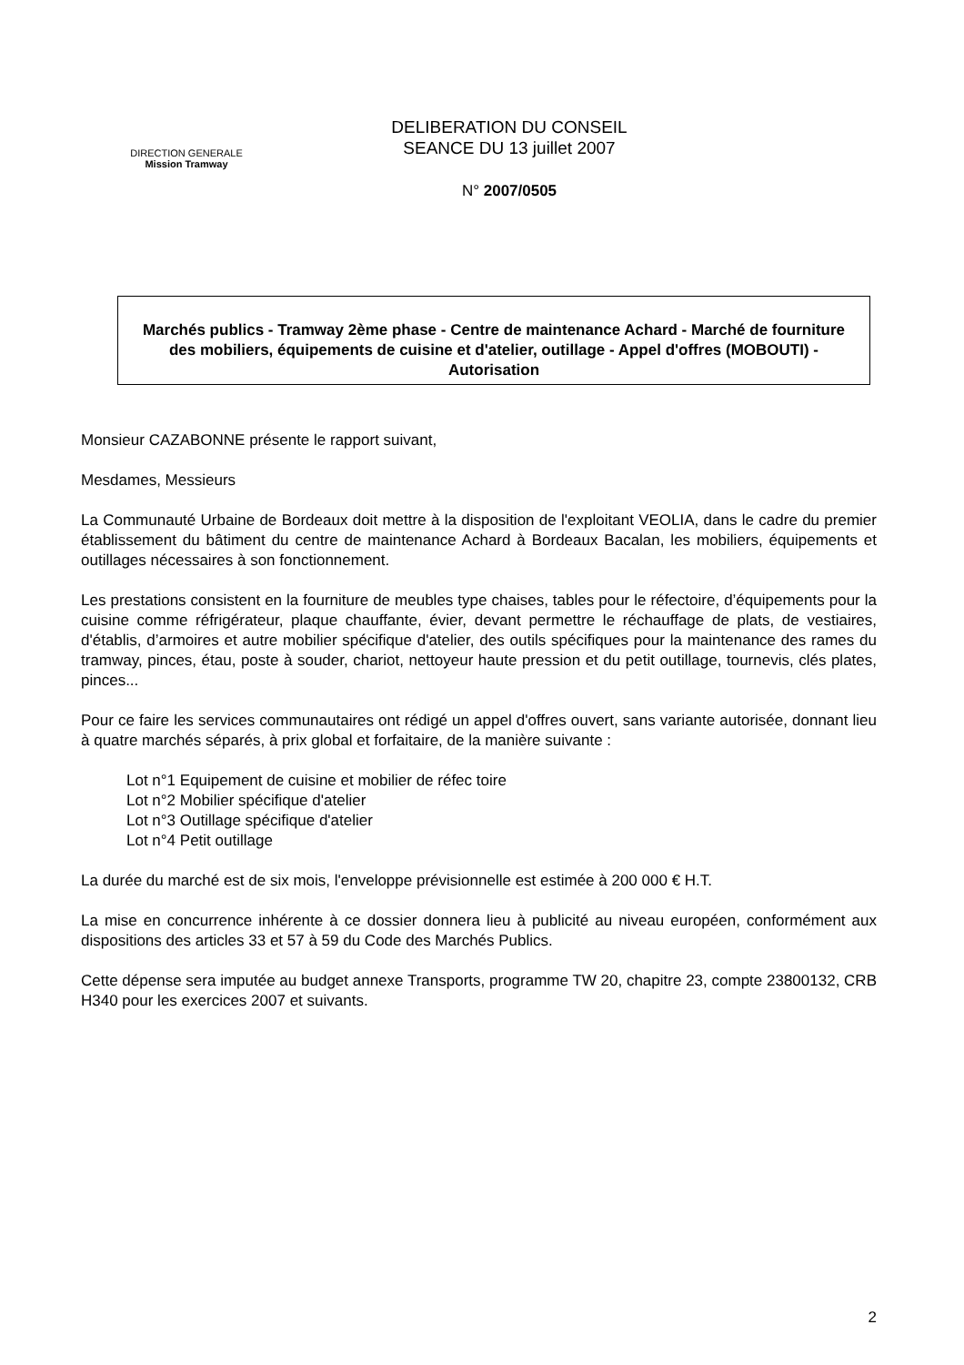DIRECTION GENERALE
Mission Tramway
DELIBERATION DU CONSEIL
SEANCE DU 13 juillet 2007
N° 2007/0505
Marchés publics - Tramway 2ème phase - Centre de maintenance Achard - Marché de fourniture des mobiliers, équipements de cuisine et d'atelier, outillage - Appel d'offres (MOBOUTI) - Autorisation
Monsieur CAZABONNE présente le rapport suivant,
Mesdames, Messieurs
La Communauté Urbaine de Bordeaux doit mettre à la disposition de l'exploitant VEOLIA, dans le cadre du premier établissement du bâtiment du centre de maintenance Achard à Bordeaux Bacalan, les mobiliers, équipements et outillages nécessaires à son fonctionnement.
Les prestations consistent en la fourniture de meubles type chaises, tables pour le réfectoire, d’équipements pour la cuisine comme réfrigérateur, plaque chauffante, évier, devant permettre le réchauffage de plats, de vestiaires, d'établis, d’armoires et autre mobilier spécifique d'atelier, des outils spécifiques pour la maintenance des rames du tramway, pinces, étau, poste à souder, chariot, nettoyeur haute pression et du petit outillage, tournevis, clés plates, pinces...
Pour ce faire les services communautaires ont rédigé un appel d'offres ouvert, sans variante autorisée, donnant lieu à quatre marchés séparés, à prix global et forfaitaire, de la manière suivante :
Lot n°1 Equipement de cuisine et mobilier de réfec toire
Lot n°2 Mobilier spécifique d'atelier
Lot n°3 Outillage spécifique d'atelier
Lot n°4 Petit outillage
La durée du marché est de six mois, l'enveloppe prévisionnelle est estimée à 200 000 € H.T.
La mise en concurrence inhérente à ce dossier donnera lieu à publicité au niveau européen, conformément aux dispositions des articles 33 et 57 à 59 du Code des Marchés Publics.
Cette dépense sera imputée au budget annexe Transports, programme TW 20, chapitre 23, compte 23800132, CRB H340 pour les exercices 2007 et suivants.
2